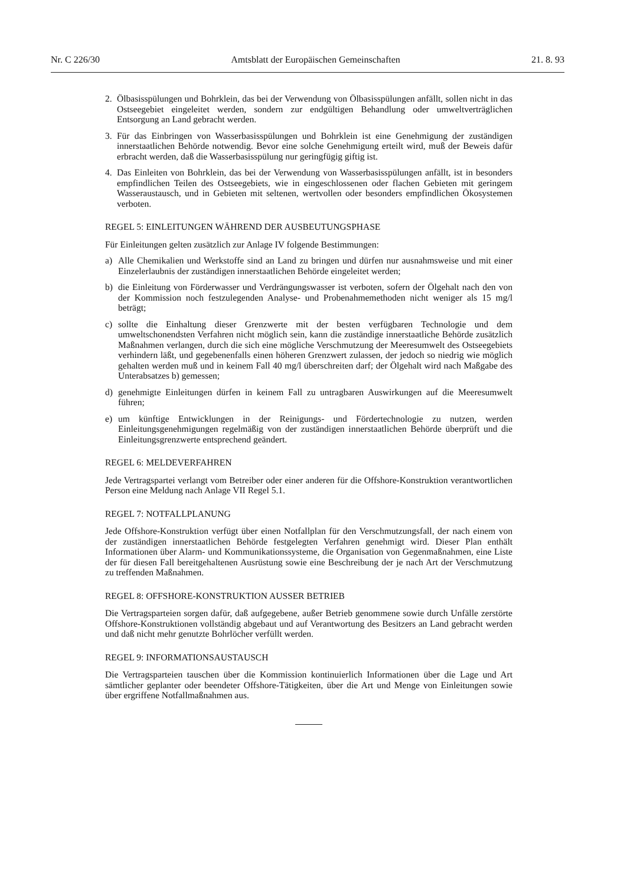Nr. C 226/30 Amtsblatt der Europäischen Gemeinschaften 21. 8. 93
2. Ölbasisspülungen und Bohrklein, das bei der Verwendung von Ölbasisspülungen anfällt, sollen nicht in das Ostseegebiet eingeleitet werden, sondern zur endgültigen Behandlung oder umweltverträglichen Entsorgung an Land gebracht werden.
3. Für das Einbringen von Wasserbasisspülungen und Bohrklein ist eine Genehmigung der zuständigen innerstaatlichen Behörde notwendig. Bevor eine solche Genehmigung erteilt wird, muß der Beweis dafür erbracht werden, daß die Wasserbasisspülung nur geringfügig giftig ist.
4. Das Einleiten von Bohrklein, das bei der Verwendung von Wasserbasisspülungen anfällt, ist in besonders empfindlichen Teilen des Ostseegebiets, wie in eingeschlossenen oder flachen Gebieten mit geringem Wasseraustausch, und in Gebieten mit seltenen, wertvollen oder besonders empfindlichen Ökosystemen verboten.
REGEL 5: EINLEITUNGEN WÄHREND DER AUSBEUTUNGSPHASE
Für Einleitungen gelten zusätzlich zur Anlage IV folgende Bestimmungen:
a) Alle Chemikalien und Werkstoffe sind an Land zu bringen und dürfen nur ausnahmsweise und mit einer Einzelerlaubnis der zuständigen innerstaatlichen Behörde eingeleitet werden;
b) die Einleitung von Förderwasser und Verdrängungswasser ist verboten, sofern der Ölgehalt nach den von der Kommission noch festzulegenden Analyse- und Probenahmemethoden nicht weniger als 15 mg/l beträgt;
c) sollte die Einhaltung dieser Grenzwerte mit der besten verfügbaren Technologie und dem umweltschonendsten Verfahren nicht möglich sein, kann die zuständige innerstaatliche Behörde zusätzlich Maßnahmen verlangen, durch die sich eine mögliche Verschmutzung der Meeresumwelt des Ostseegebiets verhindern läßt, und gegebenenfalls einen höheren Grenzwert zulassen, der jedoch so niedrig wie möglich gehalten werden muß und in keinem Fall 40 mg/l überschreiten darf; der Ölgehalt wird nach Maßgabe des Unterabsatzes b) gemessen;
d) genehmigte Einleitungen dürfen in keinem Fall zu untragbaren Auswirkungen auf die Meeresumwelt führen;
e) um künftige Entwicklungen in der Reinigungs- und Fördertechnologie zu nutzen, werden Einleitungsgenehmigungen regelmäßig von der zuständigen innerstaatlichen Behörde überprüft und die Einleitungsgrenzwerte entsprechend geändert.
REGEL 6: MELDEVERFAHREN
Jede Vertragspartei verlangt vom Betreiber oder einer anderen für die Offshore-Konstruktion verantwortlichen Person eine Meldung nach Anlage VII Regel 5.1.
REGEL 7: NOTFALLPLANUNG
Jede Offshore-Konstruktion verfügt über einen Notfallplan für den Verschmutzungsfall, der nach einem von der zuständigen innerstaatlichen Behörde festgelegten Verfahren genehmigt wird. Dieser Plan enthält Informationen über Alarm- und Kommunikationssysteme, die Organisation von Gegenmaßnahmen, eine Liste der für diesen Fall bereitgehaltenen Ausrüstung sowie eine Beschreibung der je nach Art der Verschmutzung zu treffenden Maßnahmen.
REGEL 8: OFFSHORE-KONSTRUKTION AUSSER BETRIEB
Die Vertragsparteien sorgen dafür, daß aufgegebene, außer Betrieb genommene sowie durch Unfälle zerstörte Offshore-Konstruktionen vollständig abgebaut und auf Verantwortung des Besitzers an Land gebracht werden und daß nicht mehr genutzte Bohrlöcher verfüllt werden.
REGEL 9: INFORMATIONSAUSTAUSCH
Die Vertragsparteien tauschen über die Kommission kontinuierlich Informationen über die Lage und Art sämtlicher geplanter oder beendeter Offshore-Tätigkeiten, über die Art und Menge von Einleitungen sowie über ergriffene Notfallmaßnahmen aus.